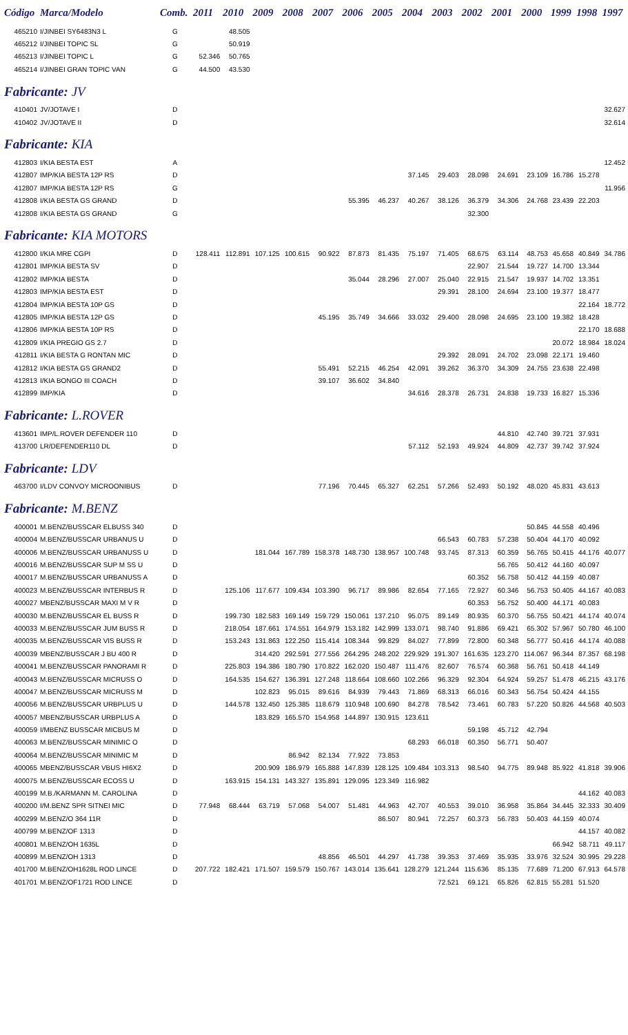| Código | Marca/Modelo | Comb. | 2011 | 2010 | 2009 | 2008 | 2007 | 2006 | 2005 | 2004 | 2003 | 2002 | 2001 | 2000 | 1999 | 1998 | 1997 |
| --- | --- | --- | --- | --- | --- | --- | --- | --- | --- | --- | --- | --- | --- | --- | --- | --- | --- |
| 465210 | I/JINBEI SY6483N3 L | G | | 48.505 | | | | | | | | | | | | | |
| 465212 | I/JINBEI TOPIC SL | G | | 50.919 | | | | | | | | | | | | | |
| 465213 | I/JINBEI TOPIC L | G | 52.346 | 50.765 | | | | | | | | | | | | | |
| 465214 | I/JINBEI GRAN TOPIC VAN | G | 44.500 | 43.530 | | | | | | | | | | | | | |
| Fabricante: JV | | | | | | | | | | | | | | | | | |
| 410401 | JV/JOTAVE I | D | | | | | | | | | | | | | | | 32.627 |
| 410402 | JV/JOTAVE II | D | | | | | | | | | | | | | | | 32.614 |
| Fabricante: KIA | | | | | | | | | | | | | | | | | |
| 412803 | I/KIA BESTA EST | A | | | | | | | | | | | | | | | 12.452 |
| 412807 | IMP/KIA BESTA 12P RS | D | | | | | | | | 37.145 | 29.403 | 28.098 | 24.691 | 23.109 | 16.786 | 15.278 | |
| 412807 | IMP/KIA BESTA 12P RS | G | | | | | | | | | | | | | | | 11.956 |
| 412808 | I/KIA BESTA GS GRAND | D | | | | | | 55.395 | 46.237 | 40.267 | 38.126 | 36.379 | 34.306 | 24.768 | 23.439 | 22.203 | |
| 412808 | I/KIA BESTA GS GRAND | G | | | | | | | | | | 32.300 | | | | | |
| Fabricante: KIA MOTORS | | | | | | | | | | | | | | | | | |
| 412800 | I/KIA MRE CGPI | D | 128.411 | 112.891 | 107.125 | 100.615 | 90.922 | 87.873 | 81.435 | 75.197 | 71.405 | 68.675 | 63.114 | 48.753 | 45.658 | 40.849 | 34.786 |
| 412801 | IMP/KIA BESTA SV | D | | | | | | | | | | 22.907 | 21.544 | 19.727 | 14.700 | 13.344 | |
| 412802 | IMP/KIA BESTA | D | | | | | | 35.044 | 28.296 | 27.007 | 25.040 | 22.915 | 21.547 | 19.937 | 14.702 | 13.351 | |
| 412803 | IMP/KIA BESTA EST | D | | | | | | | | | 29.391 | 28.100 | 24.694 | 23.100 | 19.377 | 18.477 | |
| 412804 | IMP/KIA BESTA 10P GS | D | | | | | | | | | | | | | | 22.164 | 18.772 |
| 412805 | IMP/KIA BESTA 12P GS | D | | | | | 45.195 | 35.749 | 34.666 | 33.032 | 29.400 | 28.098 | 24.695 | 23.100 | 19.382 | 18.428 | |
| 412806 | IMP/KIA BESTA 10P RS | D | | | | | | | | | | | | | | 22.170 | 18.688 |
| 412809 | I/KIA PREGIO GS 2.7 | D | | | | | | | | | | | | | 20.072 | 18.984 | 18.024 |
| 412811 | I/KIA BESTA G RONTAN MIC | D | | | | | | | | | 29.392 | 28.091 | 24.702 | 23.098 | 22.171 | 19.460 | |
| 412812 | I/KIA BESTA GS GRAND2 | D | | | | | 55.491 | 52.215 | 46.254 | 42.091 | 39.262 | 36.370 | 34.309 | 24.755 | 23.638 | 22.498 | |
| 412813 | I/KIA BONGO III COACH | D | | | | | 39.107 | 36.602 | 34.840 | | | | | | | | |
| 412899 | IMP/KIA | D | | | | | | | | 34.616 | 28.378 | 26.731 | 24.838 | 19.733 | 16.827 | 15.336 | |
| Fabricante: L.ROVER | | | | | | | | | | | | | | | | | |
| 413601 | IMP/L.ROVER DEFENDER 110 | D | | | | | | | | | | | 44.810 | 42.740 | 39.721 | 37.931 | |
| 413700 | LR/DEFENDER110 DL | D | | | | | | | | 57.112 | 52.193 | 49.924 | 44.809 | 42.737 | 39.742 | 37.924 | |
| Fabricante: LDV | | | | | | | | | | | | | | | | | |
| 463700 | I/LDV CONVOY MICROONIBUS | D | | | | | 77.196 | 70.445 | 65.327 | 62.251 | 57.266 | 52.493 | 50.192 | 48.020 | 45.831 | 43.613 | |
| Fabricante: M.BENZ | | | | | | | | | | | | | | | | | |
| 400001 | M.BENZ/BUSSCAR ELBUSS 340 | D | | | | | | | | | | | | 50.845 | 44.558 | 40.496 | |
| 400004 | M.BENZ/BUSSCAR URBANUS U | D | | | | | | | | | 66.543 | 60.783 | 57.238 | 50.404 | 44.170 | 40.092 | |
| 400006 | M.BENZ/BUSSCAR URBANUSS U | D | | | 181.044 | 167.789 | 158.378 | 148.730 | 138.957 | 100.748 | 93.745 | 87.313 | 60.359 | 56.765 | 50.415 | 44.176 | 40.077 |
| 400016 | M.BENZ/BUSSCAR SUP M SS U | D | | | | | | | | | | | 56.765 | 50.412 | 44.160 | 40.097 | |
| 400017 | M.BENZ/BUSSCAR URBANUSS A | D | | | | | | | | | | 60.352 | 56.758 | 50.412 | 44.159 | 40.087 | |
| 400023 | M.BENZ/BUSSCAR INTERBUS R | D | | 125.106 | 117.677 | 109.434 | 103.390 | 96.717 | 89.986 | 82.654 | 77.165 | 72.927 | 60.346 | 56.753 | 50.405 | 44.167 | 40.083 |
| 400027 | MBENZ/BUSSCAR MAXI M V R | D | | | | | | | | | | 60.353 | 56.752 | 50.400 | 44.171 | 40.083 | |
| 400030 | M.BENZ/BUSSCAR EL BUSS R | D | | 199.730 | 182.583 | 169.149 | 159.729 | 150.061 | 137.210 | 95.075 | 89.149 | 80.935 | 60.370 | 56.755 | 50.421 | 44.174 | 40.074 |
| 400033 | M.BENZ/BUSSCAR JUM BUSS R | D | | 218.054 | 187.661 | 174.551 | 164.979 | 153.182 | 142.999 | 133.071 | 98.740 | 91.886 | 69.421 | 65.302 | 57.967 | 50.780 | 46.100 |
| 400035 | M.BENZ/BUSSCAR VIS BUSS R | D | | 153.243 | 131.863 | 122.250 | 115.414 | 108.344 | 99.829 | 84.027 | 77.899 | 72.800 | 60.348 | 56.777 | 50.416 | 44.174 | 40.088 |
| 400039 | MBENZ/BUSSCAR J BU 400 R | D | | | 314.420 | 292.591 | 277.556 | 264.295 | 248.202 | 229.929 | 191.307 | 161.635 | 123.270 | 114.067 | 96.344 | 87.357 | 68.198 |
| 400041 | M.BENZ/BUSSCAR PANORAMI R | D | | 225.803 | 194.386 | 180.790 | 170.822 | 162.020 | 150.487 | 111.476 | 82.607 | 76.574 | 60.368 | 56.761 | 50.418 | 44.149 | |
| 400043 | M.BENZ/BUSSCAR MICRUSS O | D | | 164.535 | 154.627 | 136.391 | 127.248 | 118.664 | 108.660 | 102.266 | 96.329 | 92.304 | 64.924 | 59.257 | 51.478 | 46.215 | 43.176 |
| 400047 | M.BENZ/BUSSCAR MICRUSS M | D | | | 102.823 | 95.015 | 89.616 | 84.939 | 79.443 | 71.869 | 68.313 | 66.016 | 60.343 | 56.754 | 50.424 | 44.155 | |
| 400056 | M.BENZ/BUSSCAR URBPLUS U | D | | 144.578 | 132.450 | 125.385 | 118.679 | 110.948 | 100.690 | 84.278 | 78.542 | 73.461 | 60.783 | 57.220 | 50.826 | 44.568 | 40.503 |
| 400057 | MBENZ/BUSSCAR URBPLUS A | D | | | 183.829 | 165.570 | 154.958 | 144.897 | 130.915 | 123.611 | | | | | | | |
| 400059 | I/MBENZ BUSSCAR MICBUS M | D | | | | | | | | | | 59.198 | 45.712 | 42.794 | | | |
| 400063 | M.BENZ/BUSSCAR MINIMIC O | D | | | | | | | | 68.293 | 66.018 | 60.350 | 56.771 | 50.407 | | | |
| 400064 | M.BENZ/BUSSCAR MINIMIC M | D | | | | 86.942 | 82.134 | 77.922 | 73.853 | | | | | | | | |
| 400065 | MBENZ/BUSSCAR VBUS HI6X2 | D | | | 200.909 | 186.979 | 165.888 | 147.839 | 128.125 | 109.484 | 103.313 | 98.540 | 94.775 | 89.948 | 85.922 | 41.818 | 39.906 |
| 400075 | M.BENZ/BUSSCAR ECOSS U | D | | 163.915 | 154.131 | 143.327 | 135.891 | 129.095 | 123.349 | 116.982 | | | | | | | |
| 400199 | M.B./KARMANN M. CAROLINA | D | | | | | | | | | | | | | | 44.162 | 40.083 |
| 400200 | I/M.BENZ SPR SITNEI MIC | D | 77.948 | 68.444 | 63.719 | 57.068 | 54.007 | 51.481 | 44.963 | 42.707 | 40.553 | 39.010 | 36.958 | 35.864 | 34.445 | 32.333 | 30.409 |
| 400299 | M.BENZ/O 364 11R | D | | | | | | | 86.507 | 80.941 | 72.257 | 60.373 | 56.783 | 50.403 | 44.159 | 40.074 | |
| 400799 | M.BENZ/OF 1313 | D | | | | | | | | | | | | | | 44.157 | 40.082 |
| 400801 | M.BENZ/OH 1635L | D | | | | | | | | | | | | | 66.942 | 58.711 | 49.117 |
| 400899 | M.BENZ/OH 1313 | D | | | | | 48.856 | 46.501 | 44.297 | 41.738 | 39.353 | 37.469 | 35.935 | 33.976 | 32.524 | 30.995 | 29.228 |
| 401700 | M.BENZ/OH1628L ROD LINCE | D | 207.722 | 182.421 | 171.507 | 159.579 | 150.767 | 143.014 | 135.641 | 128.279 | 121.244 | 115.636 | 85.135 | 77.689 | 71.200 | 67.913 | 64.578 |
| 401701 | M.BENZ/OF1721 ROD LINCE | D | | | | | | | | | 72.521 | 69.121 | 65.826 | 62.815 | 55.281 | 51.520 | |